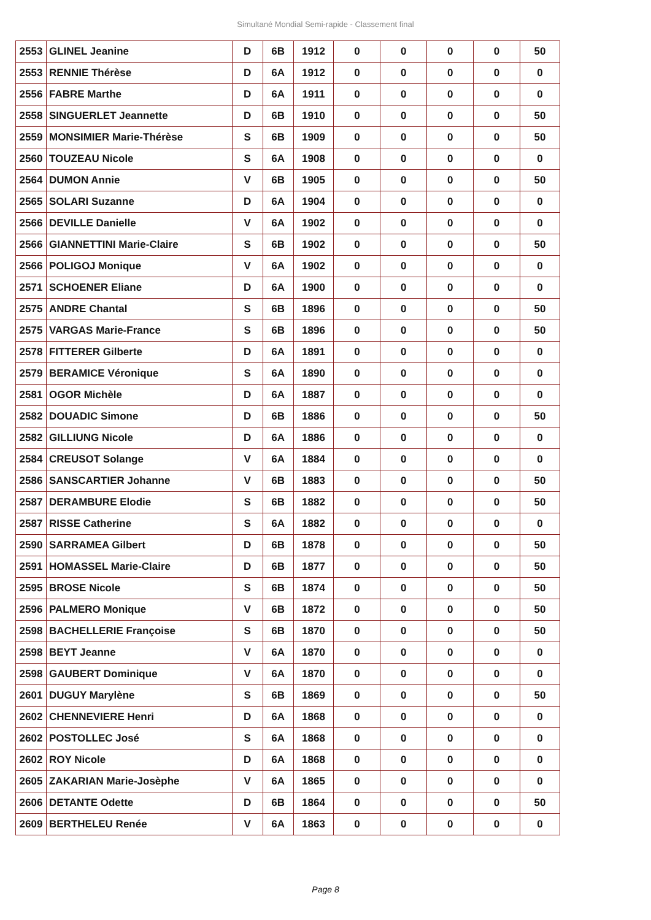Simultané Mondial Semi-rapide - Classement final
| 2553 | GLINEL Jeanine | D | 6B | 1912 | 0 | 0 | 0 | 0 | 50 |
| 2553 | RENNIE Thérèse | D | 6A | 1912 | 0 | 0 | 0 | 0 | 0 |
| 2556 | FABRE Marthe | D | 6A | 1911 | 0 | 0 | 0 | 0 | 0 |
| 2558 | SINGUERLET Jeannette | D | 6B | 1910 | 0 | 0 | 0 | 0 | 50 |
| 2559 | MONSIMIER Marie-Thérèse | S | 6B | 1909 | 0 | 0 | 0 | 0 | 50 |
| 2560 | TOUZEAU Nicole | S | 6A | 1908 | 0 | 0 | 0 | 0 | 0 |
| 2564 | DUMON Annie | V | 6B | 1905 | 0 | 0 | 0 | 0 | 50 |
| 2565 | SOLARI Suzanne | D | 6A | 1904 | 0 | 0 | 0 | 0 | 0 |
| 2566 | DEVILLE Danielle | V | 6A | 1902 | 0 | 0 | 0 | 0 | 0 |
| 2566 | GIANNETTINI Marie-Claire | S | 6B | 1902 | 0 | 0 | 0 | 0 | 50 |
| 2566 | POLIGOJ Monique | V | 6A | 1902 | 0 | 0 | 0 | 0 | 0 |
| 2571 | SCHOENER Eliane | D | 6A | 1900 | 0 | 0 | 0 | 0 | 0 |
| 2575 | ANDRE Chantal | S | 6B | 1896 | 0 | 0 | 0 | 0 | 50 |
| 2575 | VARGAS Marie-France | S | 6B | 1896 | 0 | 0 | 0 | 0 | 50 |
| 2578 | FITTERER Gilberte | D | 6A | 1891 | 0 | 0 | 0 | 0 | 0 |
| 2579 | BERAMICE Véronique | S | 6A | 1890 | 0 | 0 | 0 | 0 | 0 |
| 2581 | OGOR Michèle | D | 6A | 1887 | 0 | 0 | 0 | 0 | 0 |
| 2582 | DOUADIC Simone | D | 6B | 1886 | 0 | 0 | 0 | 0 | 50 |
| 2582 | GILLIUNG Nicole | D | 6A | 1886 | 0 | 0 | 0 | 0 | 0 |
| 2584 | CREUSOT Solange | V | 6A | 1884 | 0 | 0 | 0 | 0 | 0 |
| 2586 | SANSCARTIER Johanne | V | 6B | 1883 | 0 | 0 | 0 | 0 | 50 |
| 2587 | DERAMBURE Elodie | S | 6B | 1882 | 0 | 0 | 0 | 0 | 50 |
| 2587 | RISSE Catherine | S | 6A | 1882 | 0 | 0 | 0 | 0 | 0 |
| 2590 | SARRAMEA Gilbert | D | 6B | 1878 | 0 | 0 | 0 | 0 | 50 |
| 2591 | HOMASSEL Marie-Claire | D | 6B | 1877 | 0 | 0 | 0 | 0 | 50 |
| 2595 | BROSE Nicole | S | 6B | 1874 | 0 | 0 | 0 | 0 | 50 |
| 2596 | PALMERO Monique | V | 6B | 1872 | 0 | 0 | 0 | 0 | 50 |
| 2598 | BACHELLERIE Françoise | S | 6B | 1870 | 0 | 0 | 0 | 0 | 50 |
| 2598 | BEYT Jeanne | V | 6A | 1870 | 0 | 0 | 0 | 0 | 0 |
| 2598 | GAUBERT Dominique | V | 6A | 1870 | 0 | 0 | 0 | 0 | 0 |
| 2601 | DUGUY Marylène | S | 6B | 1869 | 0 | 0 | 0 | 0 | 50 |
| 2602 | CHENNEVIERE Henri | D | 6A | 1868 | 0 | 0 | 0 | 0 | 0 |
| 2602 | POSTOLLEC José | S | 6A | 1868 | 0 | 0 | 0 | 0 | 0 |
| 2602 | ROY Nicole | D | 6A | 1868 | 0 | 0 | 0 | 0 | 0 |
| 2605 | ZAKARIAN Marie-Josèphe | V | 6A | 1865 | 0 | 0 | 0 | 0 | 0 |
| 2606 | DETANTE Odette | D | 6B | 1864 | 0 | 0 | 0 | 0 | 50 |
| 2609 | BERTHELEU Renée | V | 6A | 1863 | 0 | 0 | 0 | 0 | 0 |
Page 8